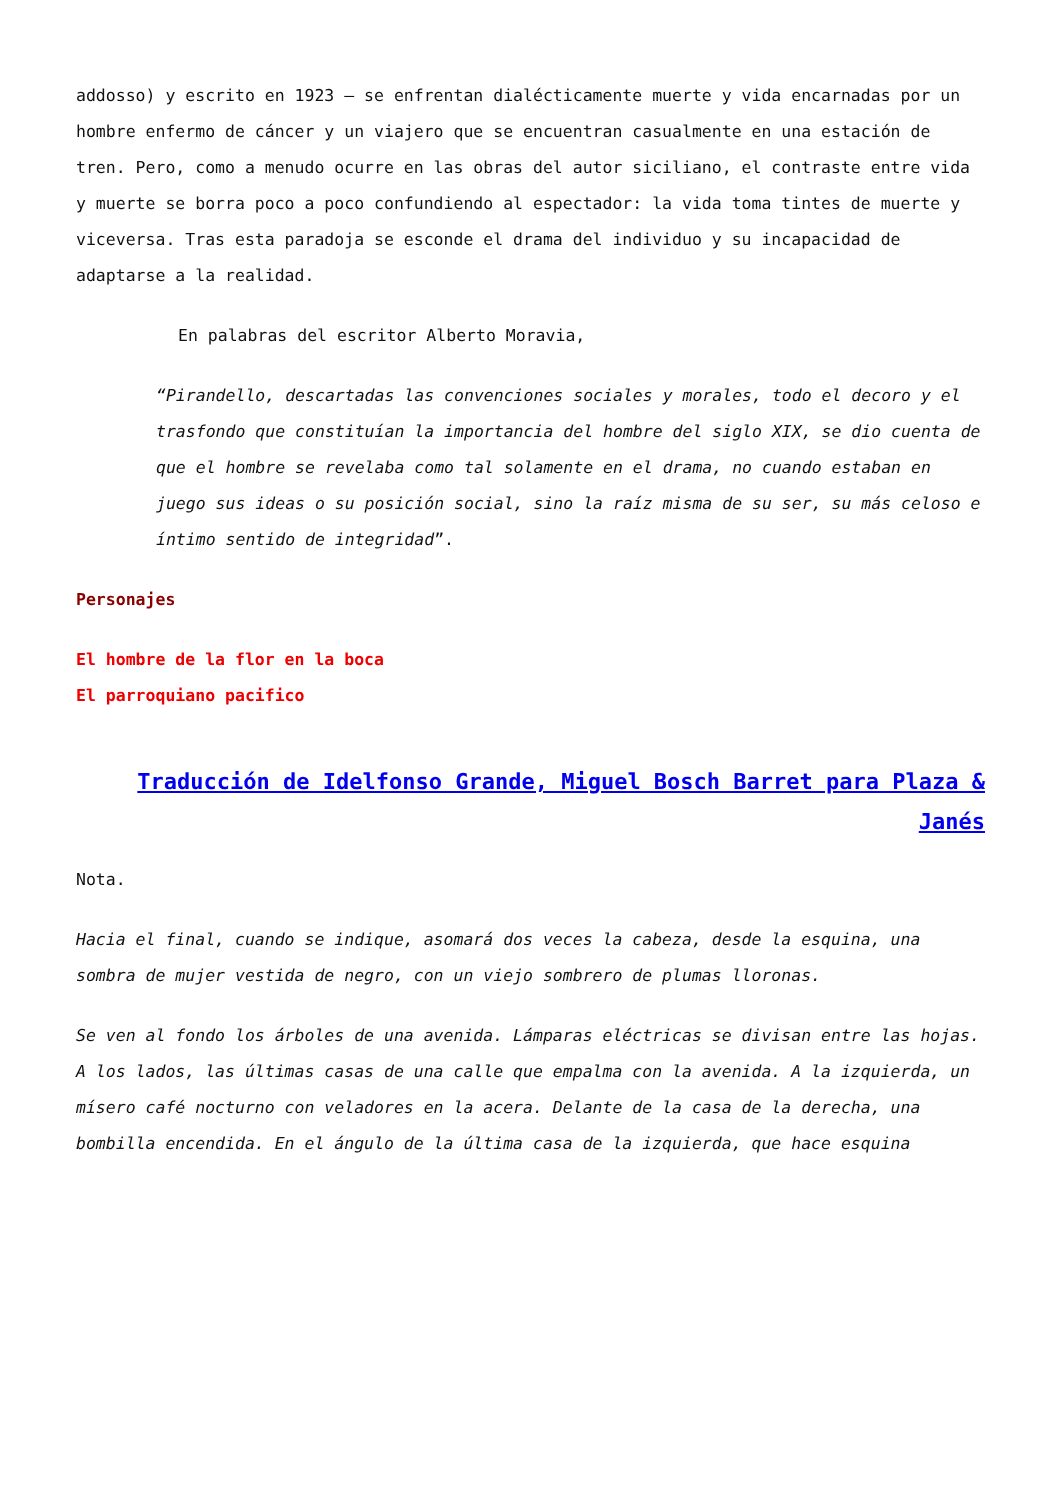addosso) y escrito en 1923 – se enfrentan dialécticamente muerte y vida encarnadas por un hombre enfermo de cáncer y un viajero que se encuentran casualmente en una estación de tren. Pero, como a menudo ocurre en las obras del autor siciliano, el contraste entre vida y muerte se borra poco a poco confundiendo al espectador: la vida toma tintes de muerte y viceversa. Tras esta paradoja se esconde el drama del individuo y su incapacidad de adaptarse a la realidad.
En palabras del escritor Alberto Moravia,
“Pirandello, descartadas las convenciones sociales y morales, todo el decoro y el trasfondo que constituían la importancia del hombre del siglo XIX, se dio cuenta de que el hombre se revelaba como tal solamente en el drama, no cuando estaban en juego sus ideas o su posición social, sino la raíz misma de su ser, su más celoso e íntimo sentido de integridad”.
Personajes
El hombre de la flor en la boca
El parroquiano pacifico
Traducción de Idelfonso Grande, Miguel Bosch Barret para Plaza & Janés
Nota.
Hacia el final, cuando se indique, asomará dos veces la cabeza, desde la esquina, una sombra de mujer vestida de negro, con un viejo sombrero de plumas lloronas.
Se ven al fondo los árboles de una avenida. Lámparas eléctricas se divisan entre las hojas. A los lados, las últimas casas de una calle que empalma con la avenida. A la izquierda, un mísero café nocturno con veladores en la acera. Delante de la casa de la derecha, una bombilla encendida. En el ángulo de la última casa de la izquierda, que hace esquina